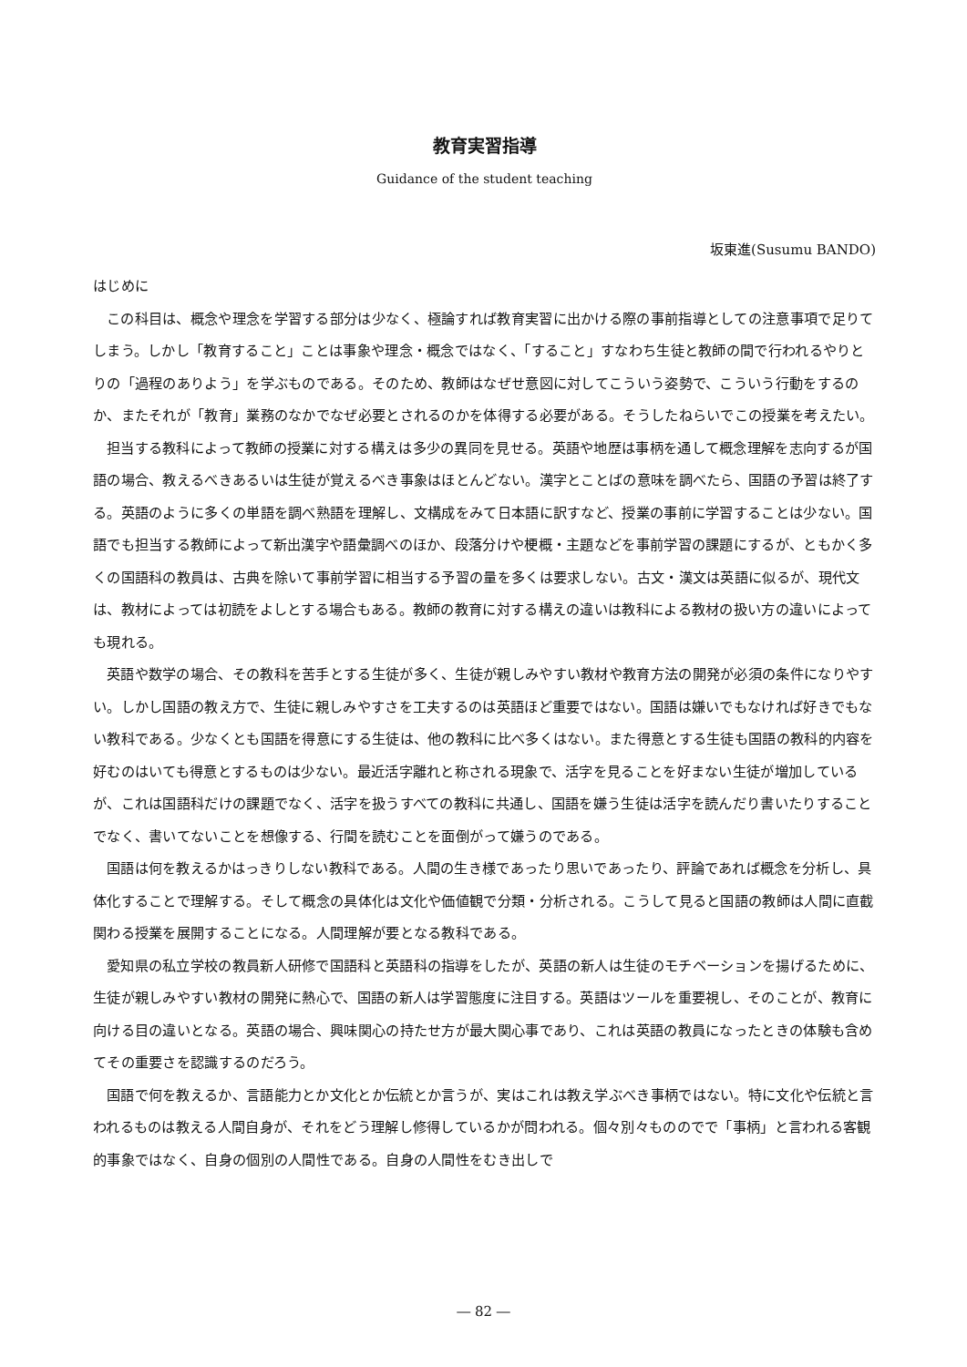教育実習指導
Guidance of the student teaching
坂東進(Susumu BANDO)
はじめに
この科目は、概念や理念を学習する部分は少なく、極論すれば教育実習に出かける際の事前指導としての注意事項で足りてしまう。しかし「教育すること」ことは事象や理念・概念ではなく、「すること」すなわち生徒と教師の間で行われるやりとりの「過程のありよう」を学ぶものである。そのため、教師はなぜせ意図に対してこういう姿勢で、こういう行動をするのか、またそれが「教育」業務のなかでなぜ必要とされるのかを体得する必要がある。そうしたねらいでこの授業を考えたい。
担当する教科によって教師の授業に対する構えは多少の異同を見せる。英語や地歴は事柄を通して概念理解を志向するが国語の場合、教えるべきあるいは生徒が覚えるべき事象はほとんどない。漢字とことばの意味を調べたら、国語の予習は終了する。英語のように多くの単語を調べ熟語を理解し、文構成をみて日本語に訳すなど、授業の事前に学習することは少ない。国語でも担当する教師によって新出漢字や語彙調べのほか、段落分けや梗概・主題などを事前学習の課題にするが、ともかく多くの国語科の教員は、古典を除いて事前学習に相当する予習の量を多くは要求しない。古文・漢文は英語に似るが、現代文は、教材によっては初読をよしとする場合もある。教師の教育に対する構えの違いは教科による教材の扱い方の違いによっても現れる。
英語や数学の場合、その教科を苦手とする生徒が多く、生徒が親しみやすい教材や教育方法の開発が必須の条件になりやすい。しかし国語の教え方で、生徒に親しみやすさを工夫するのは英語ほど重要ではない。国語は嫌いでもなければ好きでもない教科である。少なくとも国語を得意にする生徒は、他の教科に比べ多くはない。また得意とする生徒も国語の教科的内容を好むのはいても得意とするものは少ない。最近活字離れと称される現象で、活字を見ることを好まない生徒が増加しているが、これは国語科だけの課題でなく、活字を扱うすべての教科に共通し、国語を嫌う生徒は活字を読んだり書いたりすることでなく、書いてないことを想像する、行間を読むことを面倒がって嫌うのである。
国語は何を教えるかはっきりしない教科である。人間の生き様であったり思いであったり、評論であれば概念を分析し、具体化することで理解する。そして概念の具体化は文化や価値観で分類・分析される。こうして見ると国語の教師は人間に直截関わる授業を展開することになる。人間理解が要となる教科である。
愛知県の私立学校の教員新人研修で国語科と英語科の指導をしたが、英語の新人は生徒のモチベーションを揚げるために、生徒が親しみやすい教材の開発に熱心で、国語の新人は学習態度に注目する。英語はツールを重要視し、そのことが、教育に向ける目の違いとなる。英語の場合、興味関心の持たせ方が最大関心事であり、これは英語の教員になったときの体験も含めてその重要さを認識するのだろう。
国語で何を教えるか、言語能力とか文化とか伝統とか言うが、実はこれは教え学ぶべき事柄ではない。特に文化や伝統と言われるものは教える人間自身が、それをどう理解し修得しているかが問われる。個々別々もののでで「事柄」と言われる客観的事象ではなく、自身の個別の人間性である。自身の人間性をむき出しで
― 82 ―